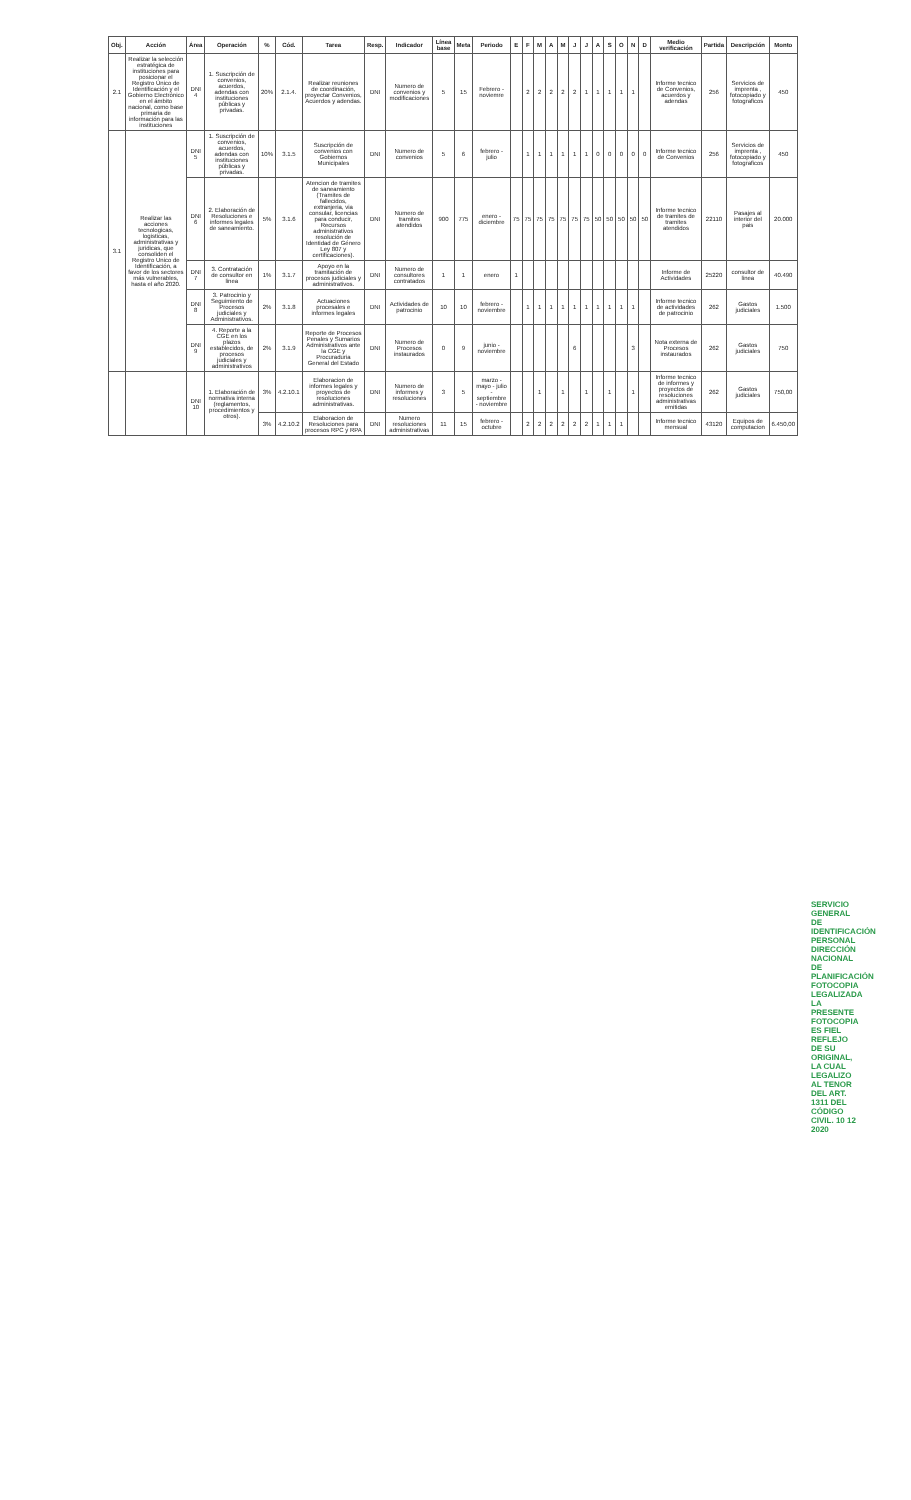| Obj. | Acción | Área | Operación | % | Cód. | Tarea | Resp. | Indicador | Línea base | Meta | Periodo | E | F | M | A | M | J | J | A | S | O | N | D | Medio verificación | Partida | Descripción | Monto |
| --- | --- | --- | --- | --- | --- | --- | --- | --- | --- | --- | --- | --- | --- | --- | --- | --- | --- | --- | --- | --- | --- | --- | --- | --- | --- | --- | --- |
| 2.1 | Realizar la selección estratégica de instituciones para posicionar el Registro Único de Identificación y el Gobierno Electrónico en el ámbito nacional, como base primaria de información para las instituciones | DNI 4 | 1. Suscripción de convenios, acuerdos, adendas con instituciones públicas y privadas. | 20% | 2.1.4. | Realizar reuniones de coordinación, proyectar Convenios, Acuerdos y adendas. | DNI | Numero de convenios y modificaciones | 5 | 15 | Febrero - noviemre | | 2 | 2 | 2 | 2 | 2 | 1 | 1 | 1 | 1 | 1 | | Informe tecnico de Convenios, acuerdos y adendas | 256 | Servicios de imprenta , fotocopiado y fotograficos | 450 |
| 3.1 | Realizar las acciones tecnologicas, logisticas, administrativas y juridicas, que consoliden el Registro Unico de Identificación, a favor de los sectores más vulnerables, hasta el año 2020. | DNI 5 | 1. Suscripción de convenios, acuerdos, adendas con instituciones públicas y privadas. | 10% | 3.1.5 | Suscripción de convenios con Gobiernos Municipales | DNI | Numero de convenios | 5 | 6 | febrero - julio | | 1 | 1 | 1 | 1 | 1 | 1 | 0 | 0 | 0 | 0 | 0 | Informe tecnico de Convenios | 256 | Servicios de imprenta , fotocopiado y fotograficos | 450 |
| | | DNI 6 | 2. Elaboración de Resoluciones e informes legales de saneamiento. | 5% | 3.1.6 | Atencion de tramites de saneamiento (Tramites de fallecidos, extranjeria, via consular, licencias para conducir, Recursos administrativos resolución de Identidad de Género Ley 807 y certificaciones). | DNI | Numero de tramites atendidos | 900 | 775 | enero - diciembre | 75 | 75 | 75 | 75 | 75 | 75 | 75 | 50 | 50 | 50 | 50 | 50 | Informe tecnico de tramites de tramites atendidos | 22110 | Pasajes al interior del pais | 20.000 |
| | | DNI 7 | 3. Contratación de consultor en linea | 1% | 3.1.7 | Apoyo en la tramitación de procesos judiciales y administrativos. | DNI | Numero de consultores contratados | 1 | 1 | enero | 1 | | | | | | | | | | | | Informe de Actividades | 25220 | consultor de linea | 40.490 |
| | | DNI 8 | 3. Patrocinio y Seguimiento de Procesos judiciales y Administrativos. | 2% | 3.1.8 | Actuaciones procesales e informes legales | DNI | Actividades de patrocinio | 10 | 10 | febrero - noviembre | | 1 | 1 | 1 | 1 | 1 | 1 | 1 | 1 | 1 | 1 | | Informe tecnico de actividades de patrocinio | 262 | Gastos judiciales | 1.500 |
| | | DNI 9 | 4. Reporte a la CGE en los plazos establecidos, de procesos judiciales y administrativos | 2% | 3.1.9 | Reporte de Procesos Penales y Sumarios Administrativos ante la CGE y Procuraduria General del Estado | DNI | Numero de Procesos instaurados | 0 | 9 | junio - noviembre | | | | | | 6 | | | | | 3 | | Nota externa de Procesos instaurados | 262 | Gastos judiciales | 750 |
| | | DNI 10 | 1. Elaboración de normativa interna (reglamentos, procedimientos y otros). | 3% | 4.2.10.1 | Elaboracion de informes legales y proyectos de resoluciones administrativas. | DNI | Numero de informes y resoluciones | 3 | 5 | marzo - mayo - julio - septiembre - noviembre | | | 1 | | 1 | | 1 | | 1 | | 1 | | Informe tecnico de informes y proyectos de resoluciones administrativas emitidas | 262 | Gastos judiciales | 750,00 |
| | | | | 3% | 4.2.10.2 | Elaboracion de Resoluciones para procesos RPC y RPA | DNI | Numero resoluciones administrativas | 11 | 15 | febrero - octubre | | 2 | 2 | 2 | 2 | 2 | 2 | 1 | 1 | 1 | | | Informe tecnico mensual | 43120 | Equipos de computacion | 6.450,00 |
SERVICIO GENERAL DE IDENTIFICACIÓN PERSONAL DIRECCIÓN NACIONAL DE PLANIFICACIÓN FOTOCOPIA LEGALIZADA LA PRESENTE FOTOCOPIA ES FIEL REFLEJO DE SU ORIGINAL, LA CUAL LEGALIZO AL TENOR DEL ART. 1311 DEL CÓDIGO CIVIL. 10 12 2020